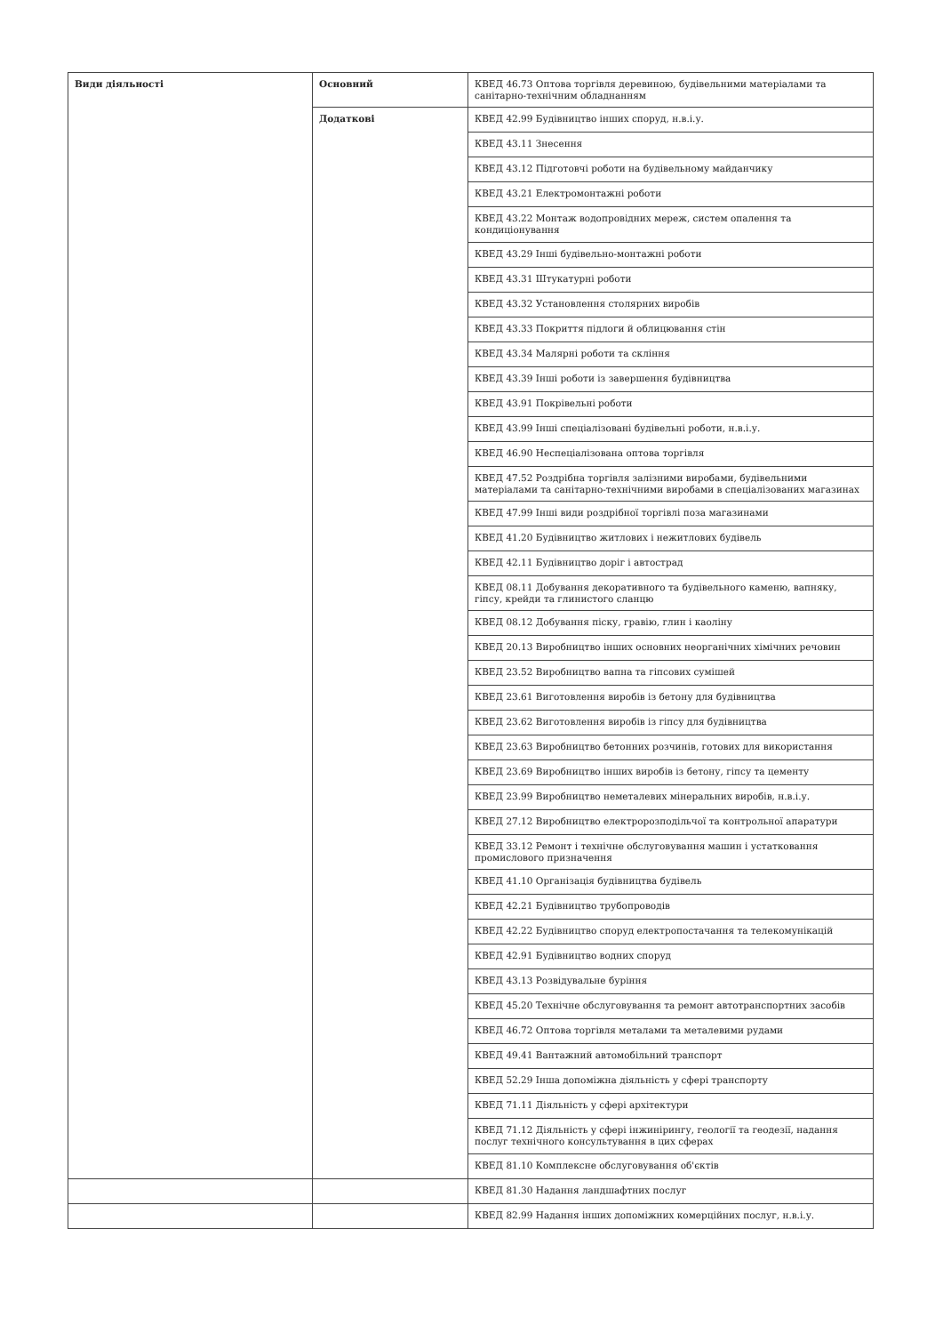| Види діяльності | Основний | КВЕД 46.73 Оптова торгівля деревиною, будівельними матеріалами та санітарно-технічним обладнанням |
| | Додаткові | КВЕД 42.99 Будівництво інших споруд, н.в.і.у. |
| | | КВЕД 43.11 Знесення |
| | | КВЕД 43.12 Підготовчі роботи на будівельному майданчику |
| | | КВЕД 43.21 Електромонтажні роботи |
| | | КВЕД 43.22 Монтаж водопровідних мереж, систем опалення та кондиціонування |
| | | КВЕД 43.29 Інші будівельно-монтажні роботи |
| | | КВЕД 43.31 Штукатурні роботи |
| | | КВЕД 43.32 Установлення столярних виробів |
| | | КВЕД 43.33 Покриття підлоги й облицювання стін |
| | | КВЕД 43.34 Малярні роботи та скління |
| | | КВЕД 43.39 Інші роботи із завершення будівництва |
| | | КВЕД 43.91 Покрівельні роботи |
| | | КВЕД 43.99 Інші спеціалізовані будівельні роботи, н.в.і.у. |
| | | КВЕД 46.90 Неспеціалізована оптова торгівля |
| | | КВЕД 47.52 Роздрібна торгівля залізними виробами, будівельними матеріалами та санітарно-технічними виробами в спеціалізованих магазинах |
| | | КВЕД 47.99 Інші види роздрібної торгівлі поза магазинами |
| | | КВЕД 41.20 Будівництво житлових і нежитлових будівель |
| | | КВЕД 42.11 Будівництво доріг і автострад |
| | | КВЕД 08.11 Добування декоративного та будівельного каменю, вапняку, гіпсу, крейди та глинистого сланцю |
| | | КВЕД 08.12 Добування піску, гравію, глин і каоліну |
| | | КВЕД 20.13 Виробництво інших основних неорганічних хімічних речовин |
| | | КВЕД 23.52 Виробництво вапна та гіпсових сумішей |
| | | КВЕД 23.61 Виготовлення виробів із бетону для будівництва |
| | | КВЕД 23.62 Виготовлення виробів із гіпсу для будівництва |
| | | КВЕД 23.63 Виробництво бетонних розчинів, готових для використання |
| | | КВЕД 23.69 Виробництво інших виробів із бетону, гіпсу та цементу |
| | | КВЕД 23.99 Виробництво неметалевих мінеральних виробів, н.в.і.у. |
| | | КВЕД 27.12 Виробництво електророзподільчої та контрольної апаратури |
| | | КВЕД 33.12 Ремонт і технічне обслуговування машин і устатковання промислового призначення |
| | | КВЕД 41.10 Організація будівництва будівель |
| | | КВЕД 42.21 Будівництво трубопроводів |
| | | КВЕД 42.22 Будівництво споруд електропостачання та телекомунікацій |
| | | КВЕД 42.91 Будівництво водних споруд |
| | | КВЕД 43.13 Розвідувальне буріння |
| | | КВЕД 45.20 Технічне обслуговування та ремонт автотранспортних засобів |
| | | КВЕД 46.72 Оптова торгівля металами та металевими рудами |
| | | КВЕД 49.41 Вантажний автомобільний транспорт |
| | | КВЕД 52.29 Інша допоміжна діяльність у сфері транспорту |
| | | КВЕД 71.11 Діяльність у сфері архітектури |
| | | КВЕД 71.12 Діяльність у сфері інжинірингу, геології та геодезії, надання послуг технічного консультування в цих сферах |
| | | КВЕД 81.10 Комплексне обслуговування об'єктів |
| | | КВЕД 81.30 Надання ландшафтних послуг |
| | | КВЕД 82.99 Надання інших допоміжних комерційних послуг, н.в.і.у. |